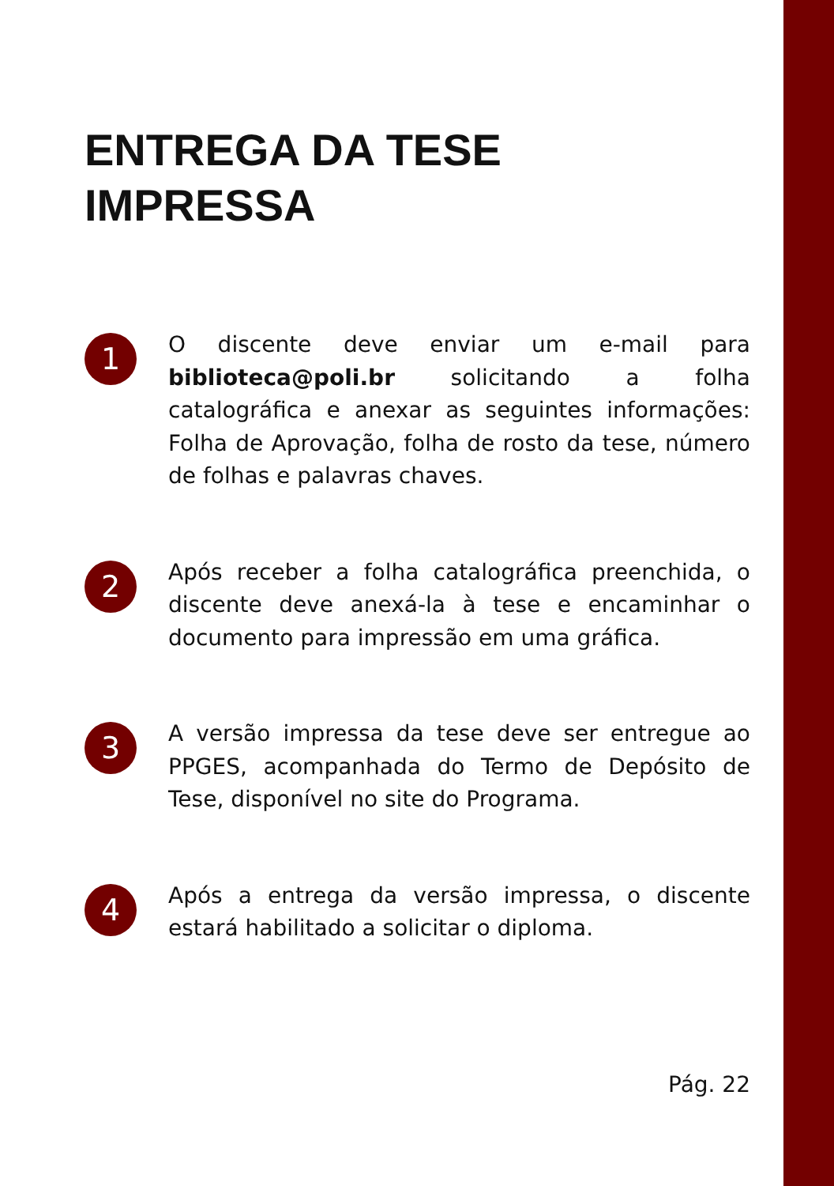ENTREGA DA TESE
IMPRESSA
1
O discente deve enviar um e-mail para biblioteca@poli.br solicitando a folha catalográfica e anexar as seguintes informações: Folha de Aprovação, folha de rosto da tese, número de folhas e palavras chaves.
2
Após receber a folha catalográfica preenchida, o discente deve anexá-la à tese e encaminhar o documento para impressão em uma gráfica.
3
A versão impressa da tese deve ser entregue ao PPGES, acompanhada do Termo de Depósito de Tese, disponível no site do Programa.
4
Após a entrega da versão impressa, o discente estará habilitado a solicitar o diploma.
Pág. 22